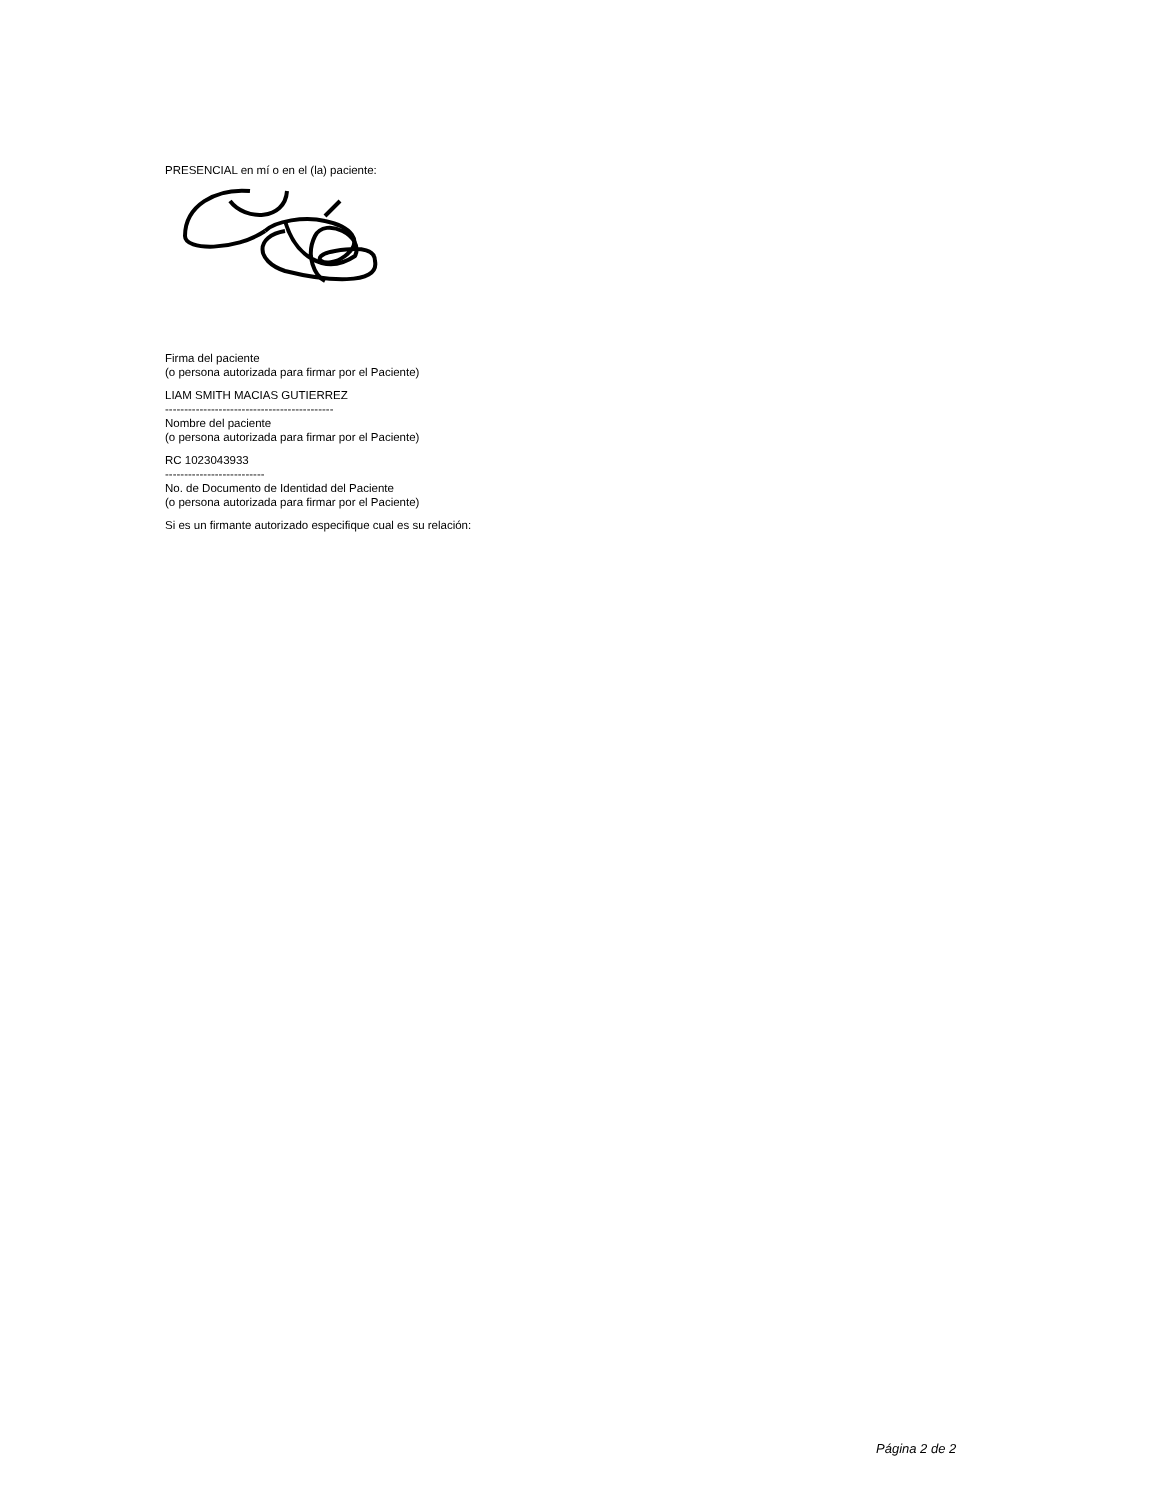PRESENCIAL en mí o en el (la) paciente:
Firma del paciente
(o persona autorizada para firmar por el Paciente)
LIAM SMITH MACIAS GUTIERREZ
--------------------------------------------
Nombre del paciente
(o persona autorizada para firmar por el Paciente)
RC 1023043933
--------------------------
No. de Documento de Identidad del Paciente
(o persona autorizada para firmar por el Paciente)
Si es un firmante autorizado especifique cual es su relación:
Página 2 de 2